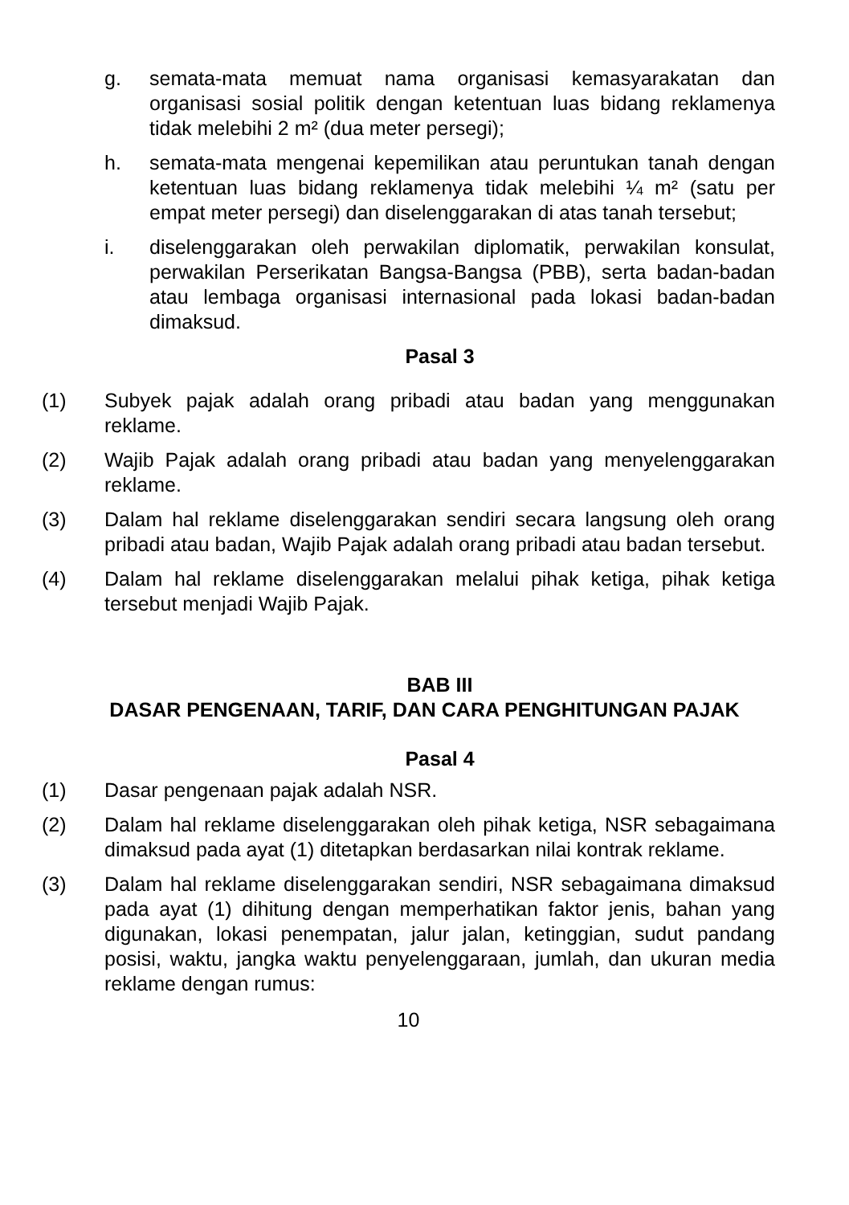g. semata-mata memuat nama organisasi kemasyarakatan dan organisasi sosial politik dengan ketentuan luas bidang reklamenya tidak melebihi 2 m² (dua meter persegi);
h. semata-mata mengenai kepemilikan atau peruntukan tanah dengan ketentuan luas bidang reklamenya tidak melebihi ¼ m² (satu per empat meter persegi) dan diselenggarakan di atas tanah tersebut;
i. diselenggarakan oleh perwakilan diplomatik, perwakilan konsulat, perwakilan Perserikatan Bangsa-Bangsa (PBB), serta badan-badan atau lembaga organisasi internasional pada lokasi badan-badan dimaksud.
Pasal 3
(1) Subyek pajak adalah orang pribadi atau badan yang menggunakan reklame.
(2) Wajib Pajak adalah orang pribadi atau badan yang menyelenggarakan reklame.
(3) Dalam hal reklame diselenggarakan sendiri secara langsung oleh orang pribadi atau badan, Wajib Pajak adalah orang pribadi atau badan tersebut.
(4) Dalam hal reklame diselenggarakan melalui pihak ketiga, pihak ketiga tersebut menjadi Wajib Pajak.
BAB III
DASAR PENGENAAN, TARIF, DAN CARA PENGHITUNGAN PAJAK
Pasal 4
(1) Dasar pengenaan pajak adalah NSR.
(2) Dalam hal reklame diselenggarakan oleh pihak ketiga, NSR sebagaimana dimaksud pada ayat (1) ditetapkan berdasarkan nilai kontrak reklame.
(3) Dalam hal reklame diselenggarakan sendiri, NSR sebagaimana dimaksud pada ayat (1) dihitung dengan memperhatikan faktor jenis, bahan yang digunakan, lokasi penempatan, jalur jalan, ketinggian, sudut pandang posisi, waktu, jangka waktu penyelenggaraan, jumlah, dan ukuran media reklame dengan rumus:
10